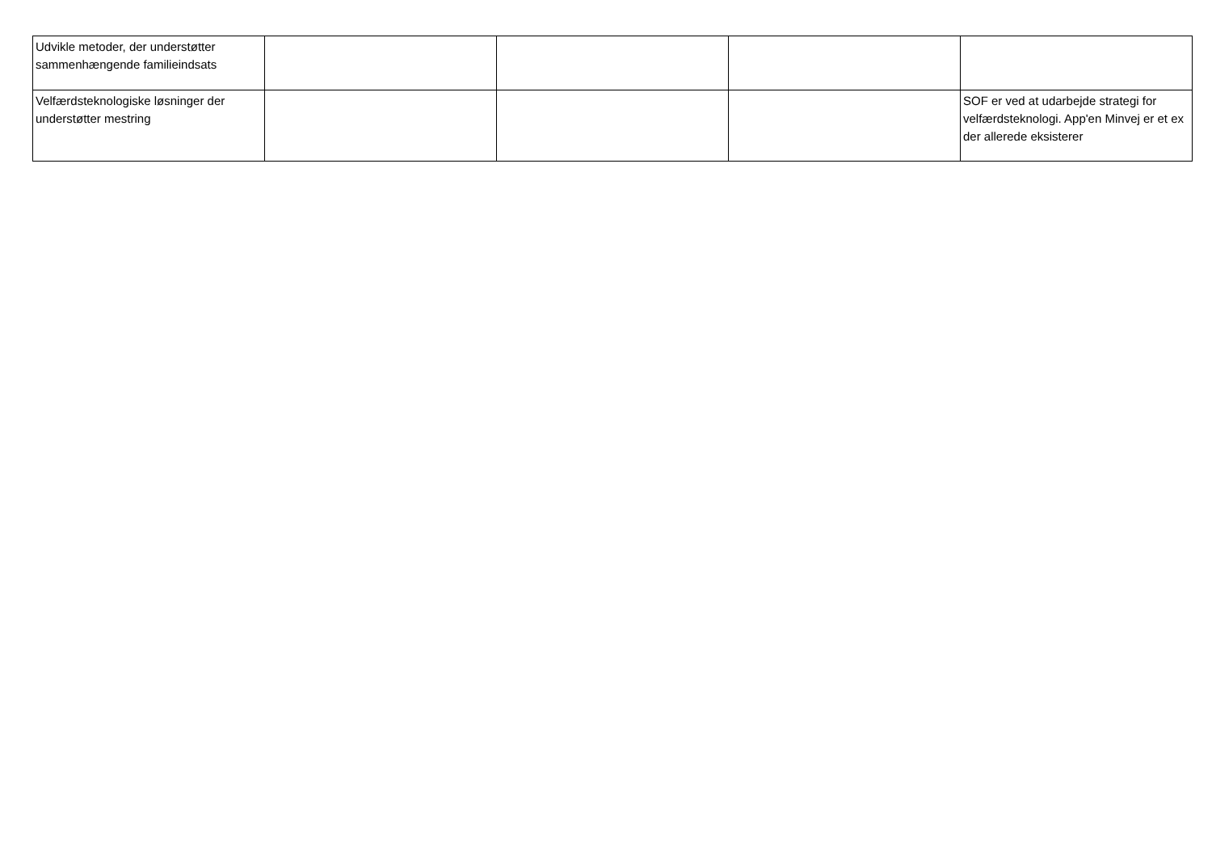| Udvikle metoder, der understøtter sammenhængende familieindsats | | | | |
| Velfærdsteknologiske løsninger der understøtter mestring | | | | SOF er ved at udarbejde strategi for velfærdsteknologi. App'en Minvej er et ex der allerede eksisterer |